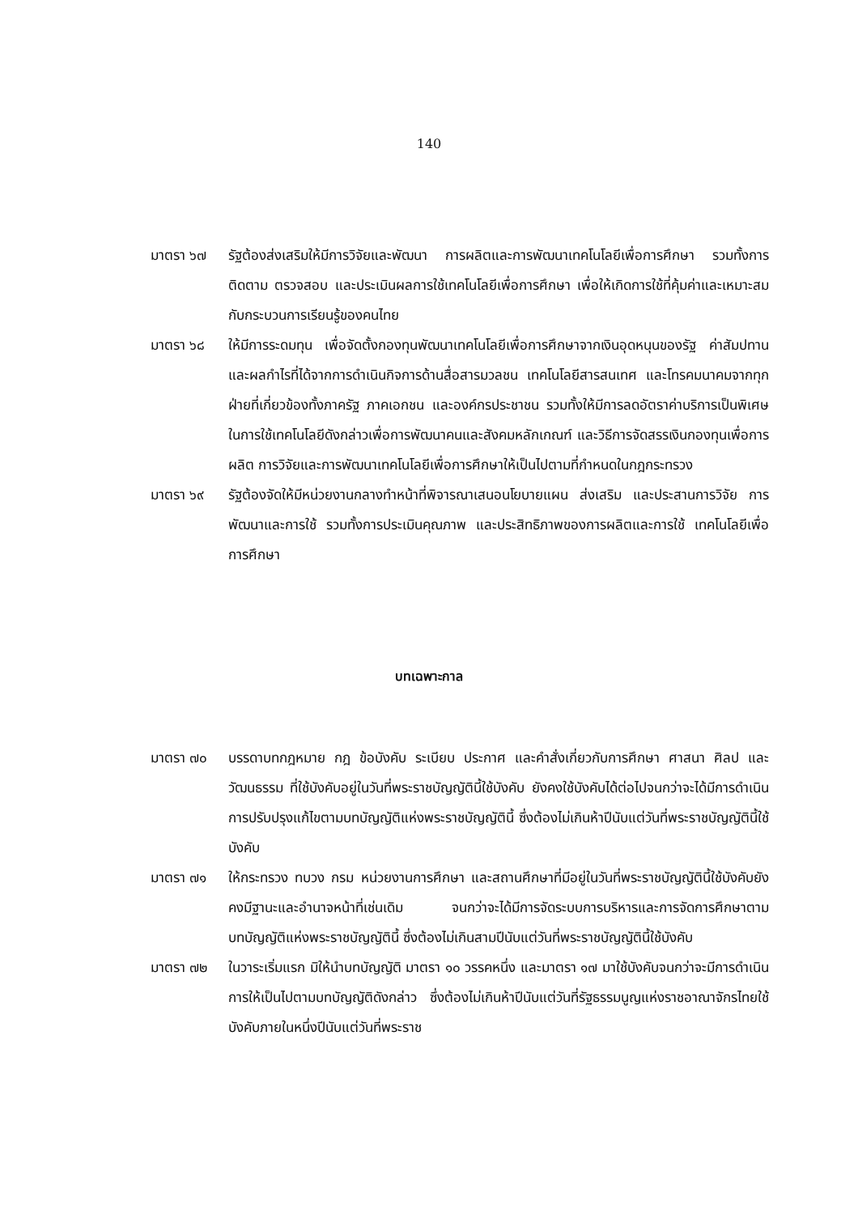140
มาตรา ๖๗ รัฐต้องส่งเสริมให้มีการวิจัยและพัฒนา การผลิตและการพัฒนาเทคโนโลยีเพื่อการศึกษา รวมทั้งการติดตาม ตรวจสอบ และประเมินผลการใช้เทคโนโลยีเพื่อการศึกษา เพื่อให้เกิดการใช้ที่คุ้มค่าและเหมาะสมกับกระบวนการเรียนรู้ของคนไทย
มาตรา ๖๘ ให้มีการระดมทุน เพื่อจัดตั้งกองทุนพัฒนาเทคโนโลยีเพื่อการศึกษาจากเงินอุดหนุนของรัฐ ค่าสัมปทาน และผลกำไรที่ได้จากการดำเนินกิจการด้านสื่อสารมวลชน เทคโนโลยีสารสนเทศ และโทรคมนาคมจากทุกฝ่ายที่เกี่ยวข้องทั้งภาครัฐ ภาคเอกชน และองค์กรประชาชน รวมทั้งให้มีการลดอัตราค่าบริการเป็นพิเศษในการใช้เทคโนโลยีดังกล่าวเพื่อการพัฒนาคนและสังคมหลักเกณฑ์ และวิธีการจัดสรรเงินกองทุนเพื่อการผลิต การวิจัยและการพัฒนาเทคโนโลยีเพื่อการศึกษาให้เป็นไปตามที่กำหนดในกฎกระทรวง
มาตรา ๖๙ รัฐต้องจัดให้มีหน่วยงานกลางทำหน้าที่พิจารณาเสนอนโยบายแผน ส่งเสริม และประสานการวิจัย การพัฒนาและการใช้ รวมทั้งการประเมินคุณภาพ และประสิทธิภาพของการผลิตและการใช้ เทคโนโลยีเพื่อการศึกษา
บทเฉพาะกาล
มาตรา ๗๐ บรรดาบทกฎหมาย กฎ ข้อบังคับ ระเบียบ ประกาศ และคำสั่งเกี่ยวกับการศึกษา ศาสนา ศิลป และวัฒนธรรม ที่ใช้บังคับอยู่ในวันที่พระราชบัญญัตินี้ใช้บังคับ ยังคงใช้บังคับได้ต่อไปจนกว่าจะได้มีการดำเนินการปรับปรุงแก้ไขตามบทบัญญัติแห่งพระราชบัญญัตินี้ ซึ่งต้องไม่เกินห้าปีนับแต่วันที่พระราชบัญญัตินี้ใช้บังคับ
มาตรา ๗๑ ให้กระทรวง ทบวง กรม หน่วยงานการศึกษา และสถานศึกษาที่มีอยู่ในวันที่พระราชบัญญัตินี้ใช้บังคับยังคงมีฐานะและอำนาจหน้าที่เช่นเดิม จนกว่าจะได้มีการจัดระบบการบริหารและการจัดการศึกษาตามบทบัญญัติแห่งพระราชบัญญัตินี้ ซึ่งต้องไม่เกินสามปีนับแต่วันที่พระราชบัญญัตินี้ใช้บังคับ
มาตรา ๗๒ ในวาระเริ่มแรก มิให้นำบทบัญญัติ มาตรา ๑๐ วรรคหนึ่ง และมาตรา ๑๗ มาใช้บังคับจนกว่าจะมีการดำเนินการให้เป็นไปตามบทบัญญัติดังกล่าว ซึ่งต้องไม่เกินห้าปีนับแต่วันที่รัฐธรรมนูญแห่งราชอาณาจักรไทยใช้บังคับภายในหนึ่งปีนับแต่วันที่พระราช